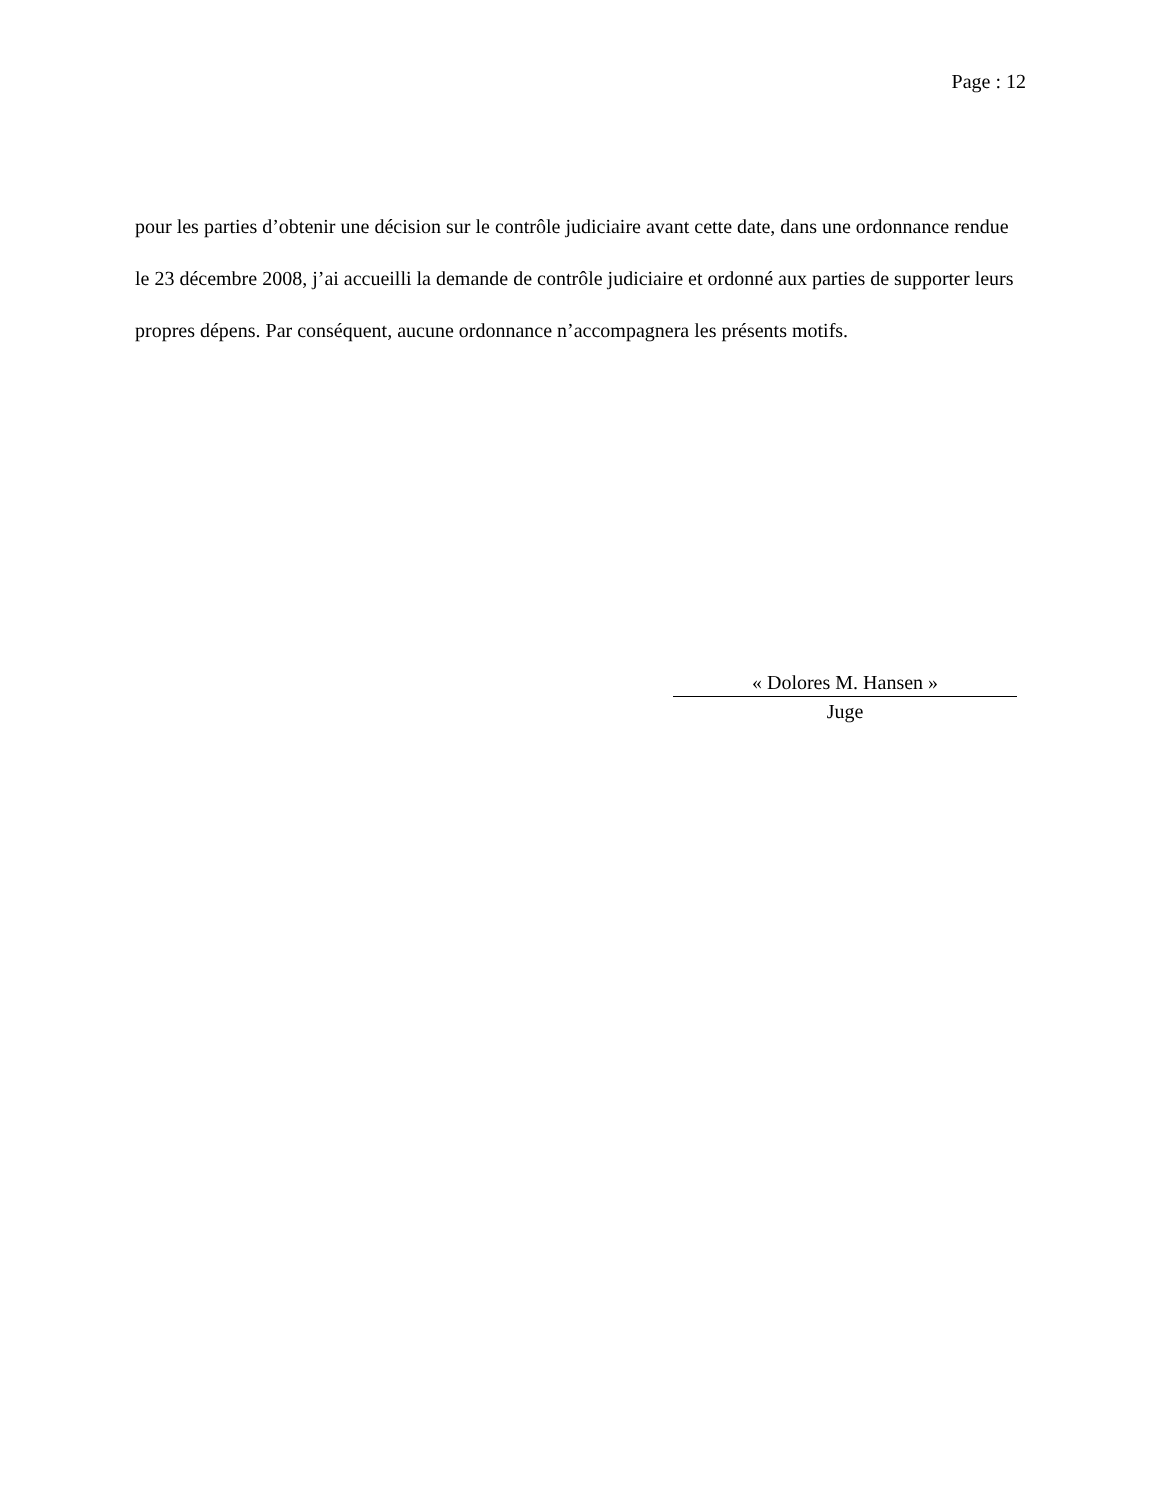Page : 12
pour les parties d’obtenir une décision sur le contrôle judiciaire avant cette date, dans une ordonnance rendue le 23 décembre 2008, j’ai accueilli la demande de contrôle judiciaire et ordonné aux parties de supporter leurs propres dépens. Par conséquent, aucune ordonnance n’accompagnera les présents motifs.
« Dolores M. Hansen »
Juge